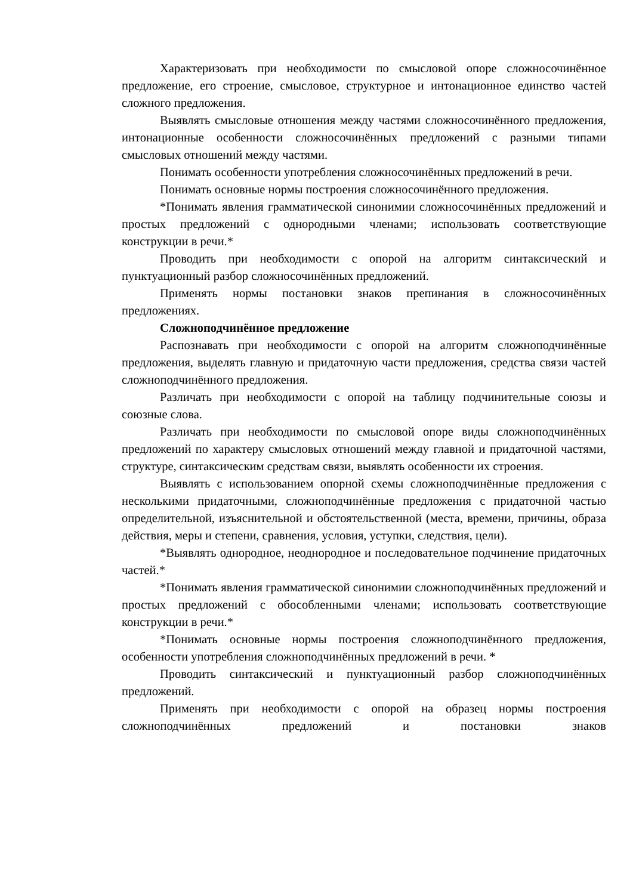Характеризовать при необходимости по смысловой опоре сложносочинённое предложение, его строение, смысловое, структурное и интонационное единство частей сложного предложения.
Выявлять смысловые отношения между частями сложносочинённого предложения, интонационные особенности сложносочинённых предложений с разными типами смысловых отношений между частями.
Понимать особенности употребления сложносочинённых предложений в речи.
Понимать основные нормы построения сложносочинённого предложения.
*Понимать явления грамматической синонимии сложносочинённых предложений и простых предложений с однородными членами; использовать соответствующие конструкции в речи.*
Проводить при необходимости с опорой на алгоритм синтаксический и пунктуационный разбор сложносочинённых предложений.
Применять нормы постановки знаков препинания в сложносочинённых предложениях.
Сложноподчинённое предложение
Распознавать при необходимости с опорой на алгоритм сложноподчинённые предложения, выделять главную и придаточную части предложения, средства связи частей сложноподчинённого предложения.
Различать при необходимости с опорой на таблицу подчинительные союзы и союзные слова.
Различать при необходимости по смысловой опоре виды сложноподчинённых предложений по характеру смысловых отношений между главной и придаточной частями, структуре, синтаксическим средствам связи, выявлять особенности их строения.
Выявлять с использованием опорной схемы сложноподчинённые предложения с несколькими придаточными, сложноподчинённые предложения с придаточной частью определительной, изъяснительной и обстоятельственной (места, времени, причины, образа действия, меры и степени, сравнения, условия, уступки, следствия, цели).
*Выявлять однородное, неоднородное и последовательное подчинение придаточных частей.*
*Понимать явления грамматической синонимии сложноподчинённых предложений и простых предложений с обособленными членами; использовать соответствующие конструкции в речи.*
*Понимать основные нормы построения сложноподчинённого предложения, особенности употребления сложноподчинённых предложений в речи. *
Проводить синтаксический и пунктуационный разбор сложноподчинённых предложений.
Применять при необходимости с опорой на образец нормы построения сложноподчинённых предложений и постановки знаков